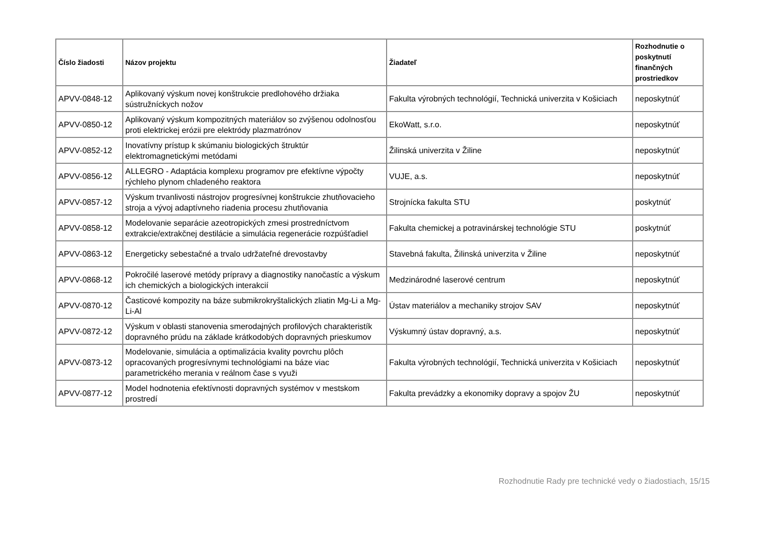| Číslo žiadosti | Názov projektu | Žiadateľ | Rozhodnutie o poskytnutí finančných prostriedkov |
| --- | --- | --- | --- |
| APVV-0848-12 | Aplikovaný výskum novej konštrukcie predlohového držiaka sústružníckych nožov | Fakulta výrobných technológií, Technická univerzita v Košiciach | neposkytnúť |
| APVV-0850-12 | Aplikovaný výskum kompozitných materiálov so zvýšenou odolnosťou proti elektrickej erózii pre elektródy plazmatrónov | EkoWatt, s.r.o. | neposkytnúť |
| APVV-0852-12 | Inovatívny prístup k skúmaniu biologických štruktúr elektromagnetickými metódami | Žilinská univerzita v Žiline | neposkytnúť |
| APVV-0856-12 | ALLEGRO - Adaptácia komplexu programov pre efektívne výpočty rýchleho plynom chladeného reaktora | VUJE, a.s. | neposkytnúť |
| APVV-0857-12 | Výskum trvanlivosti nástrojov progresívnej konštrukcie zhutňovacieho stroja a vývoj adaptívneho riadenia procesu zhutňovania | Strojnícka fakulta STU | poskytnúť |
| APVV-0858-12 | Modelovanie separácie azeotropických zmesi prostredníctvom extrakcie/extrakčnej destilácie a simulácia regenerácie rozpúšťadiel | Fakulta chemickej a potravinárskej technológie STU | poskytnúť |
| APVV-0863-12 | Energeticky sebestačné a trvalo udržateľné drevostavby | Stavebná fakulta, Žilinská univerzita v Žiline | neposkytnúť |
| APVV-0868-12 | Pokročilé laserové metódy prípravy a diagnostiky nanočastíc a výskum ich chemických a biologických interakcií | Medzinárodné laserové centrum | neposkytnúť |
| APVV-0870-12 | Časticové kompozity na báze submikrokryštalických zliatin Mg-Li a Mg-Li-Al | Ústav materiálov a mechaniky strojov SAV | neposkytnúť |
| APVV-0872-12 | Výskum v oblasti stanovenia smerodajných profilových charakteristík dopravného prúdu na základe krátkodobých dopravných prieskumov | Výskumný ústav dopravný, a.s. | neposkytnúť |
| APVV-0873-12 | Modelovanie, simulácia a optimalizácia kvality povrchu plôch opracovaných progresívnymi technológiami na báze viac parametrického merania v reálnom čase s využi | Fakulta výrobných technológií, Technická univerzita v Košiciach | neposkytnúť |
| APVV-0877-12 | Model hodnotenia efektívnosti dopravných systémov v mestskom prostredí | Fakulta prevádzky a ekonomiky dopravy a spojov ŽU | neposkytnúť |
Rozhodnutie Rady pre technické vedy o žiadostiach, 15/15